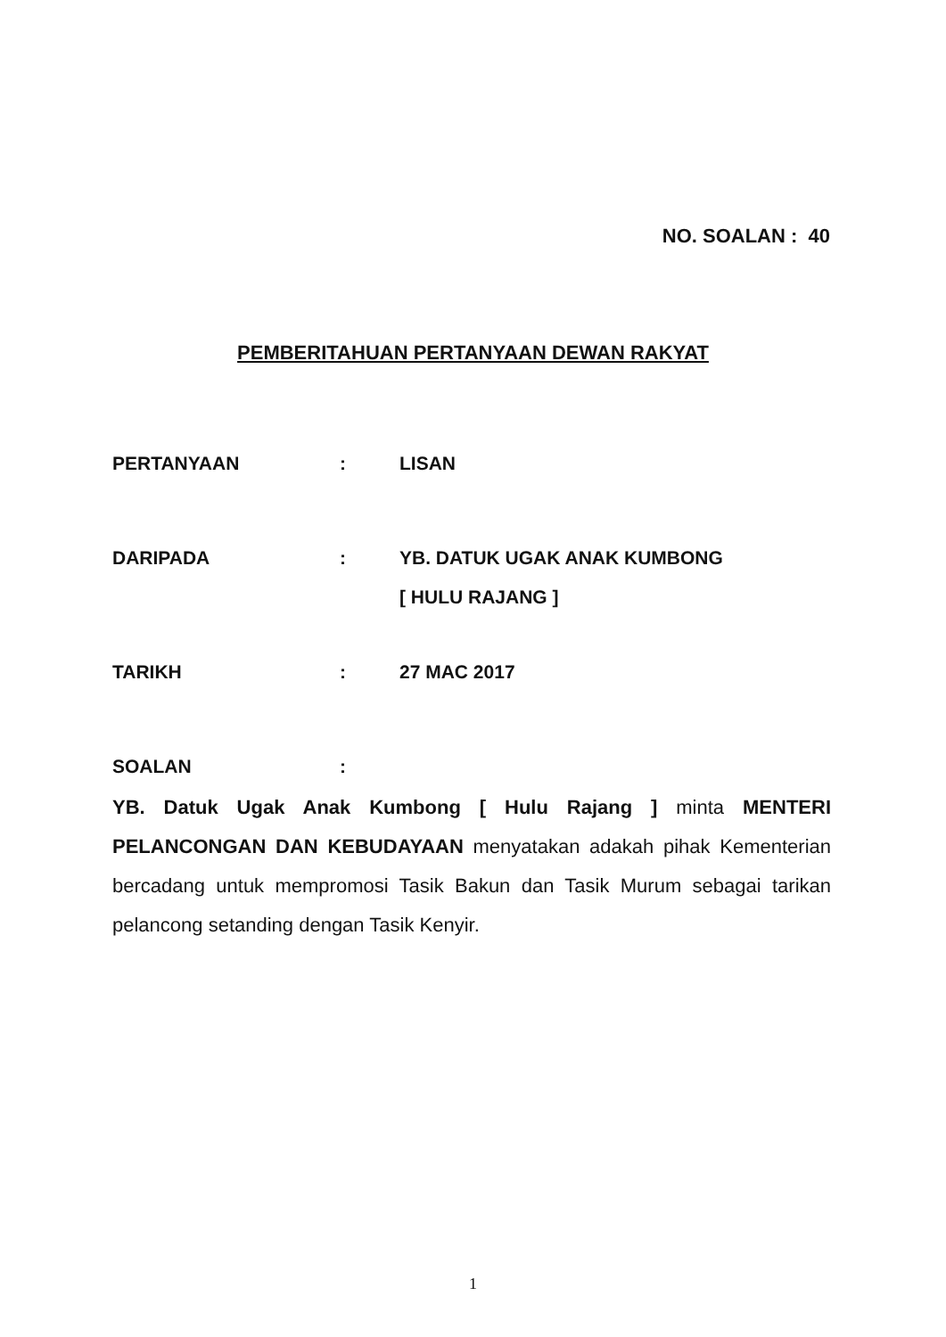NO. SOALAN : 40
PEMBERITAHUAN PERTANYAAN DEWAN RAKYAT
PERTANYAAN : LISAN
DARIPADA : YB. DATUK UGAK ANAK KUMBONG
[ HULU RAJANG ]
TARIKH : 27 MAC 2017
SOALAN :
YB. Datuk Ugak Anak Kumbong [ Hulu Rajang ] minta MENTERI PELANCONGAN DAN KEBUDAYAAN menyatakan adakah pihak Kementerian bercadang untuk mempromosi Tasik Bakun dan Tasik Murum sebagai tarikan pelancong setanding dengan Tasik Kenyir.
1